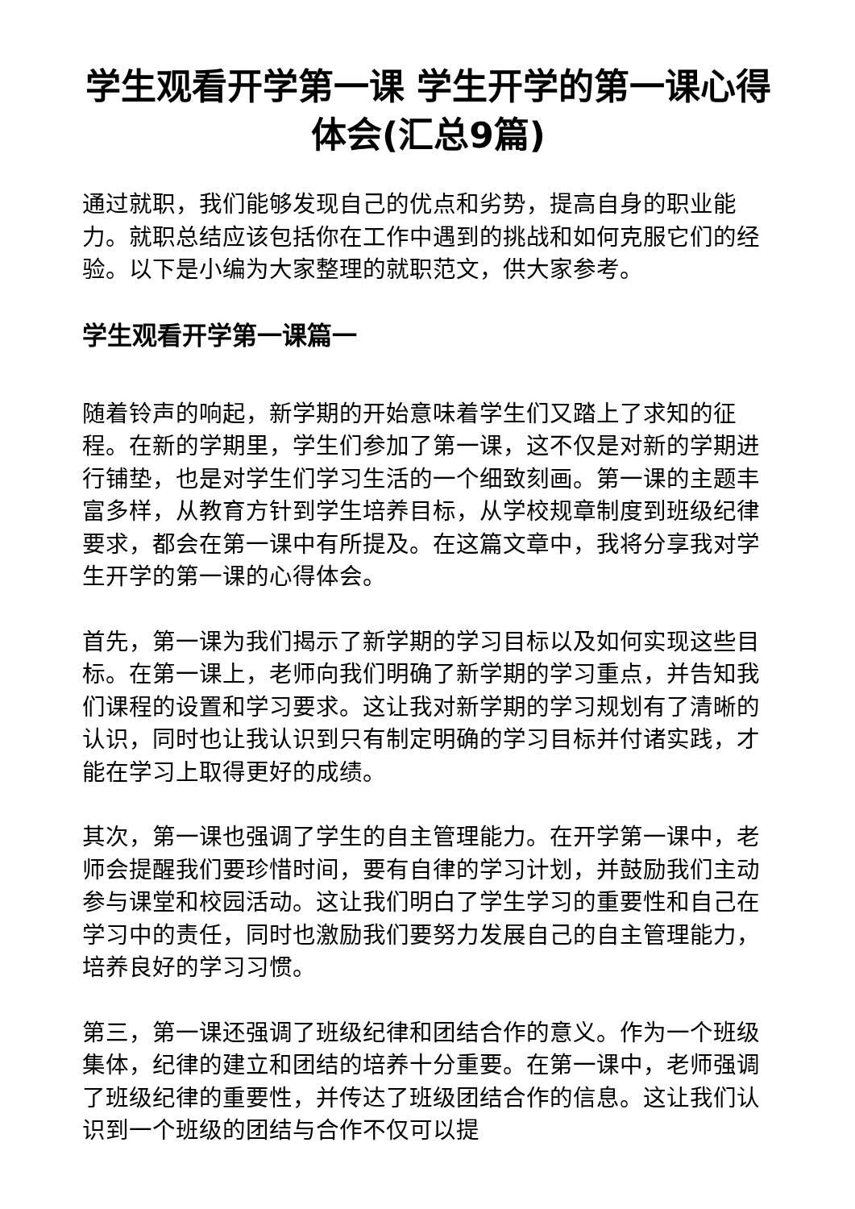学生观看开学第一课 学生开学的第一课心得体会(汇总9篇)
通过就职，我们能够发现自己的优点和劣势，提高自身的职业能力。就职总结应该包括你在工作中遇到的挑战和如何克服它们的经验。以下是小编为大家整理的就职范文，供大家参考。
学生观看开学第一课篇一
随着铃声的响起，新学期的开始意味着学生们又踏上了求知的征程。在新的学期里，学生们参加了第一课，这不仅是对新的学期进行铺垫，也是对学生们学习生活的一个细致刻画。第一课的主题丰富多样，从教育方针到学生培养目标，从学校规章制度到班级纪律要求，都会在第一课中有所提及。在这篇文章中，我将分享我对学生开学的第一课的心得体会。
首先，第一课为我们揭示了新学期的学习目标以及如何实现这些目标。在第一课上，老师向我们明确了新学期的学习重点，并告知我们课程的设置和学习要求。这让我对新学期的学习规划有了清晰的认识，同时也让我认识到只有制定明确的学习目标并付诸实践，才能在学习上取得更好的成绩。
其次，第一课也强调了学生的自主管理能力。在开学第一课中，老师会提醒我们要珍惜时间，要有自律的学习计划，并鼓励我们主动参与课堂和校园活动。这让我们明白了学生学习的重要性和自己在学习中的责任，同时也激励我们要努力发展自己的自主管理能力，培养良好的学习习惯。
第三，第一课还强调了班级纪律和团结合作的意义。作为一个班级集体，纪律的建立和团结的培养十分重要。在第一课中，老师强调了班级纪律的重要性，并传达了班级团结合作的信息。这让我们认识到一个班级的团结与合作不仅可以提